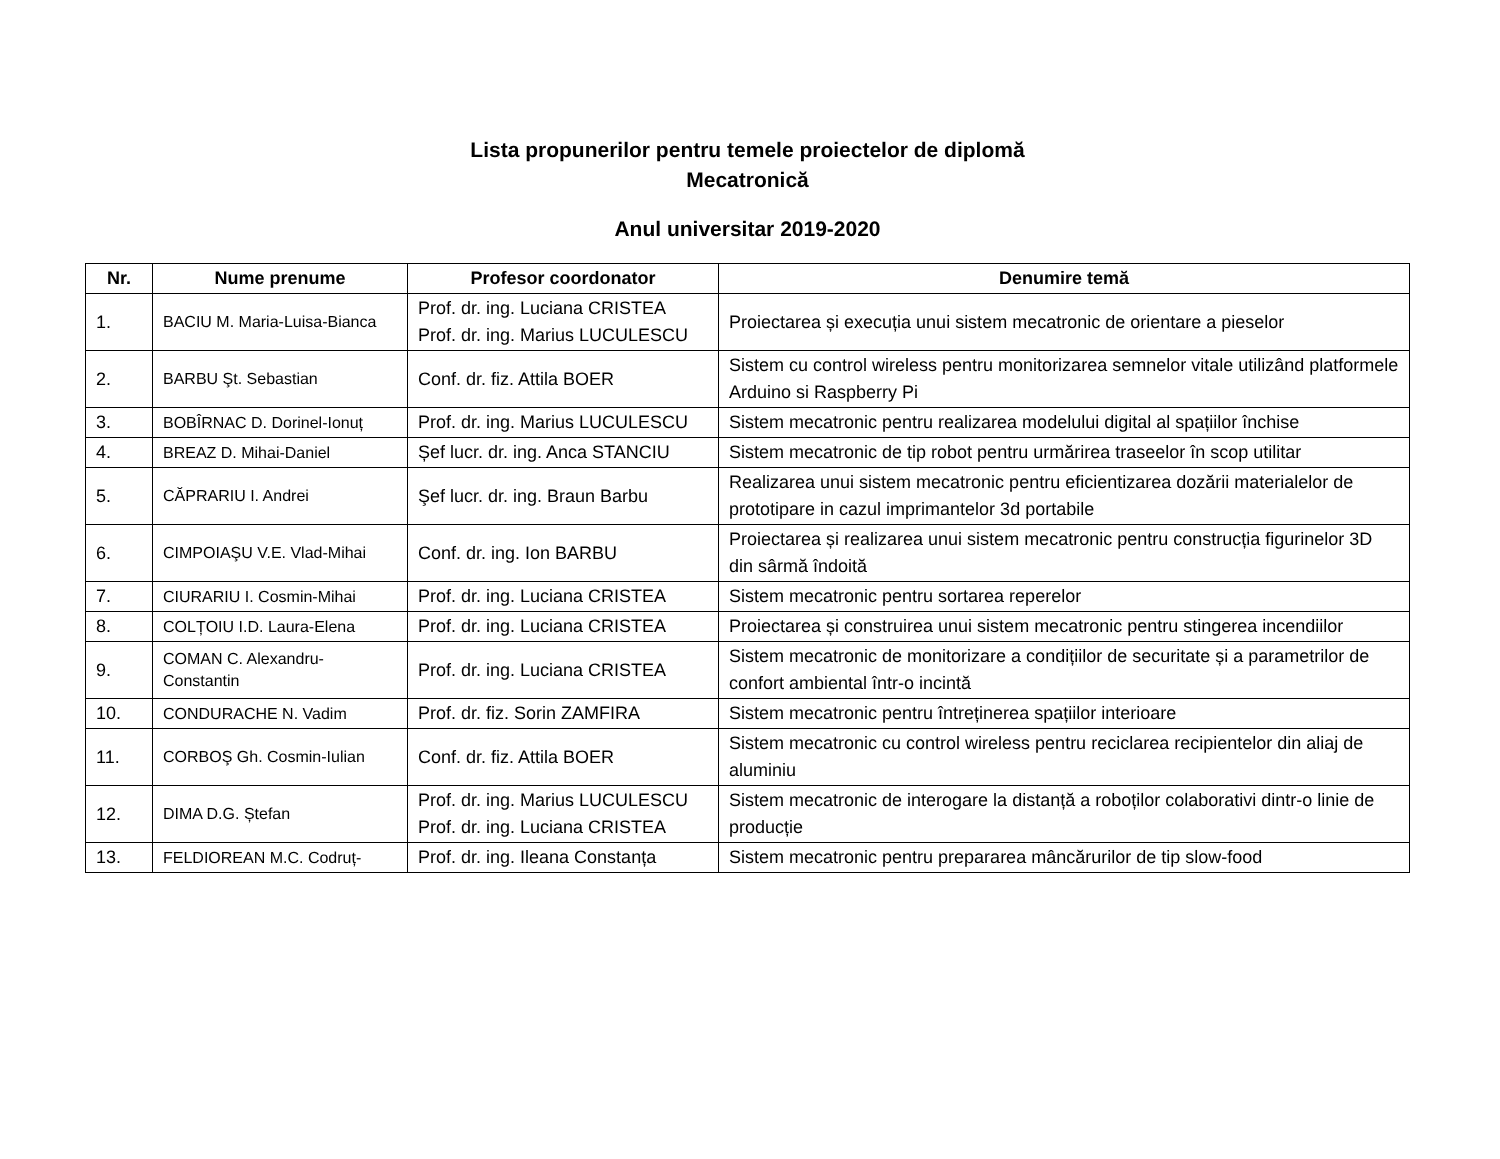Lista propunerilor pentru temele proiectelor de diplomă
Mecatronică
Anul universitar 2019-2020
| Nr. | Nume prenume | Profesor coordonator | Denumire temă |
| --- | --- | --- | --- |
| 1. | BACIU M. Maria-Luisa-Bianca | Prof. dr. ing. Luciana CRISTEA Prof. dr. ing. Marius LUCULESCU | Proiectarea și execuția unui sistem mecatronic de orientare a pieselor |
| 2. | BARBU Şt. Sebastian | Conf. dr. fiz. Attila BOER | Sistem cu control wireless pentru monitorizarea semnelor vitale utilizând platformele Arduino si Raspberry Pi |
| 3. | BOBÎRNAC D. Dorinel-Ionuț | Prof. dr. ing. Marius LUCULESCU | Sistem mecatronic pentru realizarea modelului digital al spațiilor închise |
| 4. | BREAZ D. Mihai-Daniel | Șef lucr. dr. ing. Anca STANCIU | Sistem mecatronic de tip robot pentru urmărirea traseelor în scop utilitar |
| 5. | CĂPRARIU I. Andrei | Şef lucr. dr. ing. Braun Barbu | Realizarea unui sistem mecatronic pentru eficientizarea dozării materialelor de prototipare in cazul imprimantelor 3d portabile |
| 6. | CIMPOIAŞU V.E. Vlad-Mihai | Conf. dr. ing. Ion BARBU | Proiectarea și realizarea unui sistem mecatronic pentru construcția figurinelor 3D din sârmă îndoită |
| 7. | CIURARIU I. Cosmin-Mihai | Prof. dr. ing. Luciana CRISTEA | Sistem mecatronic pentru sortarea reperelor |
| 8. | COLȚOIU I.D. Laura-Elena | Prof. dr. ing. Luciana CRISTEA | Proiectarea și construirea unui sistem mecatronic pentru stingerea incendiilor |
| 9. | COMAN C. Alexandru-Constantin | Prof. dr. ing. Luciana CRISTEA | Sistem mecatronic de monitorizare a condițiilor de securitate și a parametrilor de confort ambiental într-o incintă |
| 10. | CONDURACHE N. Vadim | Prof. dr. fiz. Sorin ZAMFIRA | Sistem mecatronic pentru întreținerea spațiilor interioare |
| 11. | CORBOŞ Gh. Cosmin-Iulian | Conf. dr. fiz. Attila BOER | Sistem mecatronic cu control wireless pentru reciclarea recipientelor din aliaj de aluminiu |
| 12. | DIMA D.G. Ștefan | Prof. dr. ing. Marius LUCULESCU Prof. dr. ing. Luciana CRISTEA | Sistem mecatronic de interogare la distanță a roboților colaborativi dintr-o linie de producție |
| 13. | FELDIOREAN M.C. Codruț- | Prof. dr. ing. Ileana Constanța | Sistem mecatronic pentru prepararea mâncărurilor de tip slow-food |